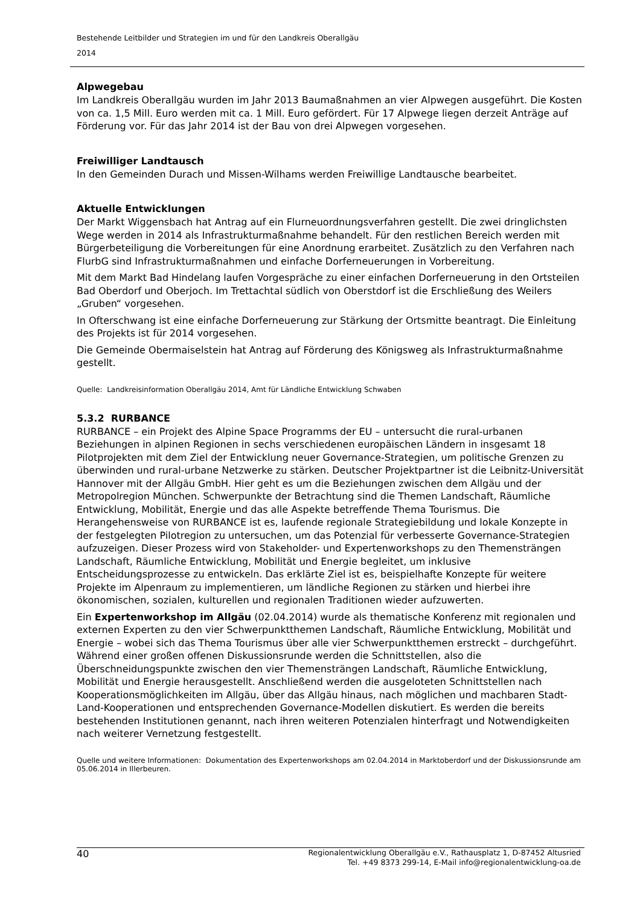Bestehende Leitbilder und Strategien im und für den Landkreis Oberallgäu
2014
Alpwegebau
Im Landkreis Oberallgäu wurden im Jahr 2013 Baumaßnahmen an vier Alpwegen ausgeführt. Die Kosten von ca. 1,5 Mill. Euro werden mit ca. 1 Mill. Euro gefördert. Für 17 Alpwege liegen derzeit Anträge auf Förderung vor. Für das Jahr 2014 ist der Bau von drei Alpwegen vorgesehen.
Freiwilliger Landtausch
In den Gemeinden Durach und Missen-Wilhams werden Freiwillige Landtausche bearbeitet.
Aktuelle Entwicklungen
Der Markt Wiggensbach hat Antrag auf ein Flurneuordnungsverfahren gestellt. Die zwei dringlichsten Wege werden in 2014 als Infrastrukturmaßnahme behandelt. Für den restlichen Bereich werden mit Bürgerbeteiligung die Vorbereitungen für eine Anordnung erarbeitet. Zusätzlich zu den Verfahren nach FlurbG sind Infrastrukturmaßnahmen und einfache Dorferneuerungen in Vorbereitung.
Mit dem Markt Bad Hindelang laufen Vorgespräche zu einer einfachen Dorferneuerung in den Ortsteilen Bad Oberdorf und Oberjoch. Im Trettachtal südlich von Oberstdorf ist die Erschließung des Weilers „Gruben“ vorgesehen.
In Ofterschwang ist eine einfache Dorferneuerung zur Stärkung der Ortsmitte beantragt. Die Einleitung des Projekts ist für 2014 vorgesehen.
Die Gemeinde Obermaiselstein hat Antrag auf Förderung des Königsweg als Infrastrukturmaßnahme gestellt.
Quelle: Landkreisinformation Oberallgäu 2014, Amt für Ländliche Entwicklung Schwaben
5.3.2 RURBANCE
RURBANCE – ein Projekt des Alpine Space Programms der EU – untersucht die rural-urbanen Beziehungen in alpinen Regionen in sechs verschiedenen europäischen Ländern in insgesamt 18 Pilotprojekten mit dem Ziel der Entwicklung neuer Governance-Strategien, um politische Grenzen zu überwinden und rural-urbane Netzwerke zu stärken. Deutscher Projektpartner ist die Leibnitz-Universität Hannover mit der Allgäu GmbH. Hier geht es um die Beziehungen zwischen dem Allgäu und der Metropolregion München. Schwerpunkte der Betrachtung sind die Themen Landschaft, Räumliche Entwicklung, Mobilität, Energie und das alle Aspekte betreffende Thema Tourismus. Die Herangehensweise von RURBANCE ist es, laufende regionale Strategiebildung und lokale Konzepte in der festgelegten Pilotregion zu untersuchen, um das Potenzial für verbesserte Governance-Strategien aufzuzeigen. Dieser Prozess wird von Stakeholder- und Expertenworkshops zu den Themensträngen Landschaft, Räumliche Entwicklung, Mobilität und Energie begleitet, um inklusive Entscheidungsprozesse zu entwickeln. Das erklärte Ziel ist es, beispielhafte Konzepte für weitere Projekte im Alpenraum zu implementieren, um ländliche Regionen zu stärken und hierbei ihre ökonomischen, sozialen, kulturellen und regionalen Traditionen wieder aufzuwerten.
Ein Expertenworkshop im Allgäu (02.04.2014) wurde als thematische Konferenz mit regionalen und externen Experten zu den vier Schwerpunktthemen Landschaft, Räumliche Entwicklung, Mobilität und Energie – wobei sich das Thema Tourismus über alle vier Schwerpunktthemen erstreckt – durchgeführt. Während einer großen offenen Diskussionsrunde werden die Schnittstellen, also die Überschneidungspunkte zwischen den vier Themensträngen Landschaft, Räumliche Entwicklung, Mobilität und Energie herausgestellt. Anschließend werden die ausgeloteten Schnittstellen nach Kooperationsmöglichkeiten im Allgäu, über das Allgäu hinaus, nach möglichen und machbaren Stadt-Land-Kooperationen und entsprechenden Governance-Modellen diskutiert. Es werden die bereits bestehenden Institutionen genannt, nach ihren weiteren Potenzialen hinterfragt und Notwendigkeiten nach weiterer Vernetzung festgestellt.
Quelle und weitere Informationen: Dokumentation des Expertenworkshops am 02.04.2014 in Marktoberdorf und der Diskussionsrunde am 05.06.2014 in Illerbeuren.
40
Regionalentwicklung Oberallgäu e.V., Rathausplatz 1, D-87452 Altusried
Tel. +49 8373 299-14, E-Mail info@regionalentwicklung-oa.de